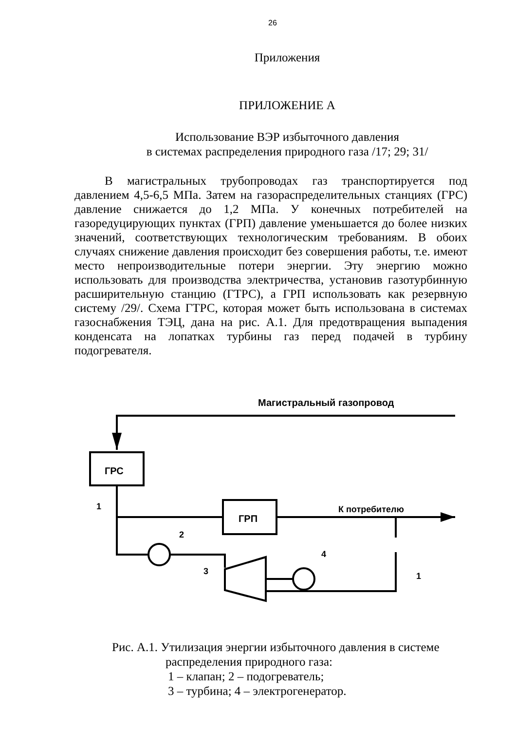26
Приложения
ПРИЛОЖЕНИЕ А
Использование ВЭР избыточного давления
в системах распределения природного газа /17; 29; 31/
В магистральных трубопроводах газ транспортируется под давлением 4,5-6,5 МПа. Затем на газораспределительных станциях (ГРС) давление снижается до 1,2 МПа. У конечных потребителей на газоредуцирующих пунктах (ГРП) давление уменьшается до более низких значений, соответствующих технологическим требованиям. В обоих случаях снижение давления происходит без совершения работы, т.е. имеют место непроизводительные потери энергии. Эту энергию можно использовать для производства электричества, установив газотурбинную расширительную станцию (ГТРС), а ГРП использовать как резервную систему /29/. Схема ГТРС, которая может быть использована в системах газоснабжения ТЭЦ, дана на рис. А.1. Для предотвращения выпадения конденсата на лопатках турбины газ перед подачей в турбину подогревателя.
Магистральный газопровод
ГРС
ГРП
К потребителю
1
2
3
4
1
Рис. А.1. Утилизация энергии избыточного давления в системе
распределения природного газа:
1 – клапан; 2 – подогреватель;
3 – турбина; 4 – электрогенератор.